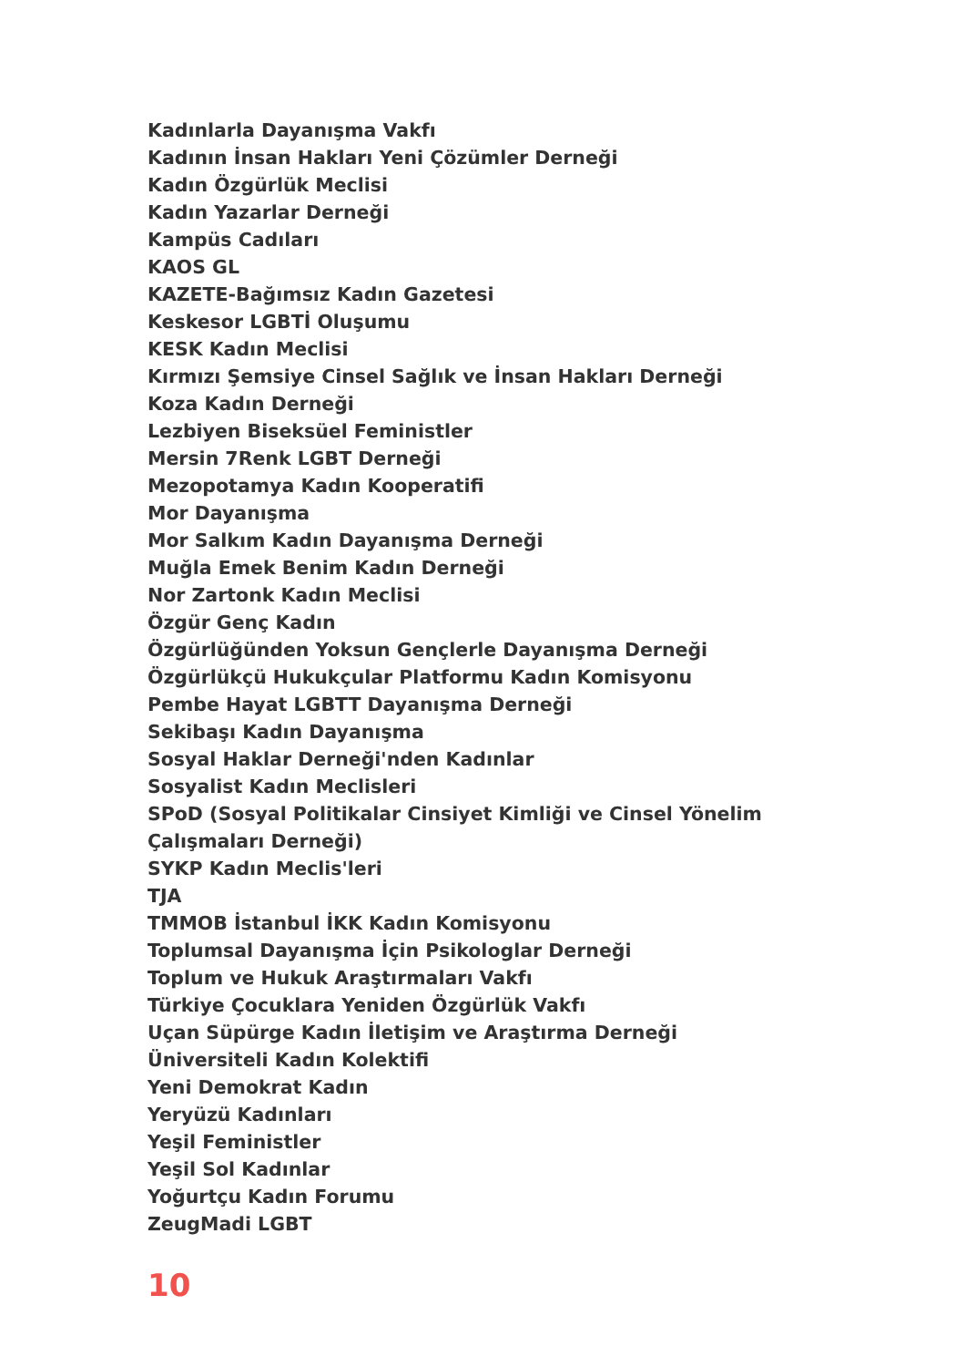Kadınlarla Dayanışma Vakfı
Kadının İnsan Hakları Yeni Çözümler Derneği
Kadın Özgürlük Meclisi
Kadın Yazarlar Derneği
Kampüs Cadıları
KAOS GL
KAZETE-Bağımsız Kadın Gazetesi
Keskesor LGBTİ Oluşumu
KESK Kadın Meclisi
Kırmızı Şemsiye Cinsel Sağlık ve İnsan Hakları Derneği
Koza Kadın Derneği
Lezbiyen Biseksüel Feministler
Mersin 7Renk LGBT Derneği
Mezopotamya Kadın Kooperatifi
Mor Dayanışma
Mor Salkım Kadın Dayanışma Derneği
Muğla Emek Benim Kadın Derneği
Nor Zartonk Kadın Meclisi
Özgür Genç Kadın
Özgürlüğünden Yoksun Gençlerle Dayanışma Derneği
Özgürlükçü Hukukçular Platformu Kadın Komisyonu
Pembe Hayat LGBTT Dayanışma Derneği
Sekibaşı Kadın Dayanışma
Sosyal Haklar Derneği'nden Kadınlar
Sosyalist Kadın Meclisleri
SPoD (Sosyal Politikalar Cinsiyet Kimliği ve Cinsel Yönelim Çalışmaları Derneği)
SYKP Kadın Meclis'leri
TJA
TMMOB İstanbul İKK Kadın Komisyonu
Toplumsal Dayanışma İçin Psikologlar Derneği
Toplum ve Hukuk Araştırmaları Vakfı
Türkiye Çocuklara Yeniden Özgürlük Vakfı
Uçan Süpürge Kadın İletişim ve Araştırma Derneği
Üniversiteli Kadın Kolektifi
Yeni Demokrat Kadın
Yeryüzü Kadınları
Yeşil Feministler
Yeşil Sol Kadınlar
Yoğurtçu Kadın Forumu
ZeugMadi LGBT
10